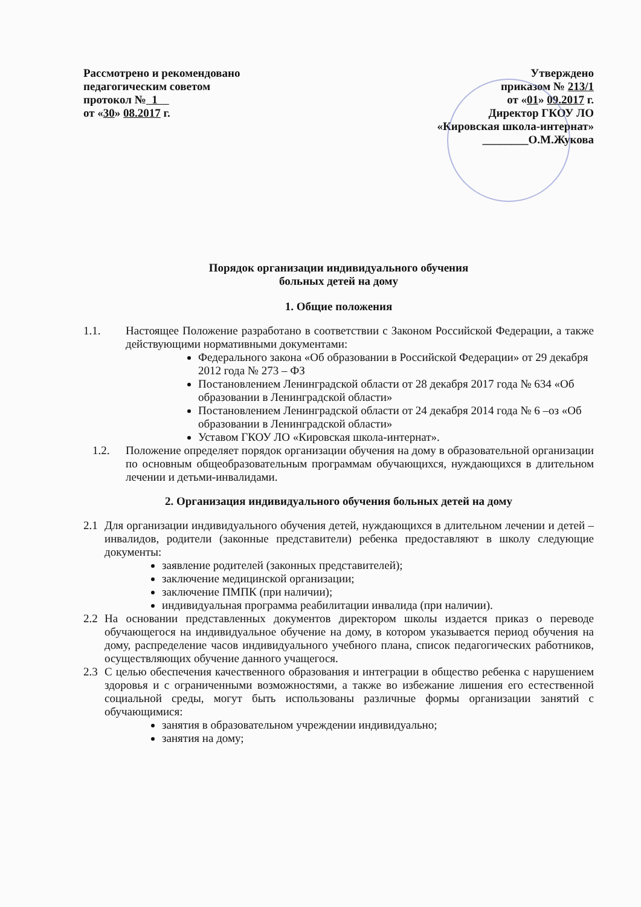Рассмотрено и рекомендовано
педагогическим советом
протокол № 1
от «30» 08.2017 г.
Утверждено
приказом № 213/1
от «01» 09.2017 г.
Директор ГКОУ ЛО
«Кировская школа-интернат»
________О.М.Жукова
Порядок организации индивидуального обучения
больных детей на дому
1. Общие положения
1.1. Настоящее Положение разработано в соответствии с Законом Российской Федерации, а также действующими нормативными документами:
Федерального закона «Об образовании в Российской Федерации» от 29 декабря 2012 года № 273 – ФЗ
Постановлением Ленинградской области от 28 декабря 2017 года № 634 «Об образовании в Ленинградской области»
Постановлением Ленинградской области от 24 декабря 2014 года № 6 –оз «Об образовании в Ленинградской области»
Уставом ГКОУ ЛО «Кировская школа-интернат».
1.2. Положение определяет порядок организации обучения на дому в образовательной организации по основным общеобразовательным программам обучающихся, нуждающихся в длительном лечении и детьми-инвалидами.
2. Организация индивидуального обучения больных детей на дому
2.1 Для организации индивидуального обучения детей, нуждающихся в длительном лечении и детей – инвалидов, родители (законные представители) ребенка предоставляют в школу следующие документы:
заявление родителей (законных представителей);
заключение медицинской организации;
заключение ПМПК (при наличии);
индивидуальная программа реабилитации инвалида (при наличии).
2.2 На основании представленных документов директором школы издается приказ о переводе обучающегося на индивидуальное обучение на дому, в котором указывается период обучения на дому, распределение часов индивидуального учебного плана, список педагогических работников, осуществляющих обучение данного учащегося.
2.3 С целью обеспечения качественного образования и интеграции в общество ребенка с нарушением здоровья и с ограниченными возможностями, а также во избежание лишения его естественной социальной среды, могут быть использованы различные формы организации занятий с обучающимися:
занятия в образовательном учреждении индивидуально;
занятия на дому;